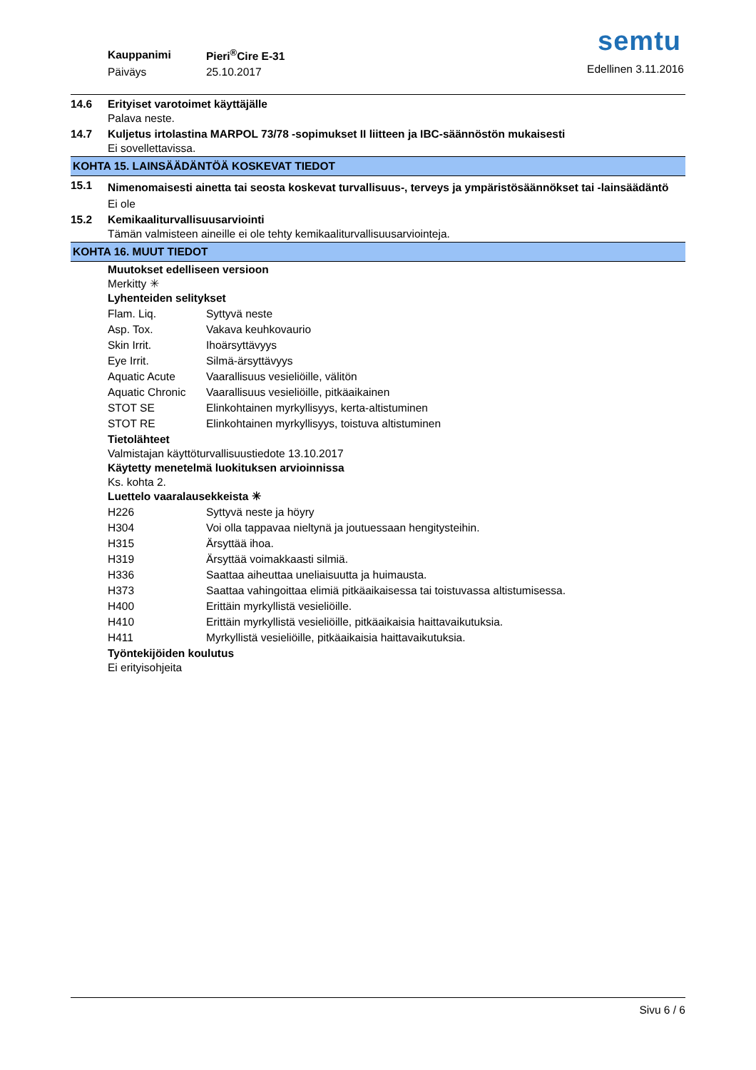| Kauppanimi | Pieri<sup>®</sup>Cire E-31 |
| Päiväys | 25.10.2017 |
semtu
Edellinen 3.11.2016
14.6 Erityiset varotoimet käyttäjälle
Palava neste.
14.7 Kuljetus irtolastina MARPOL 73/78 -sopimukset II liitteen ja IBC-säännöstön mukaisesti
Ei sovellettavissa.
KOHTA 15. LAINSÄÄDÄNTÖÄ KOSKEVAT TIEDOT
15.1
Nimenomaisesti ainetta tai seosta koskevat turvallisuus-, terveys ja ympäristösäännökset tai -lainsäädäntö
Ei ole
15.2 Kemikaaliturvallisuusarviointi
Tämän valmisteen aineille ei ole tehty kemikaaliturvallisuusarviointeja.
KOHTA 16. MUUT TIEDOT
Muutokset edelliseen versioon
Merkitty ✳
Lyhenteiden selitykset
| Flam. Liq. | Syttyvä neste |
| Asp. Tox. | Vakava keuhkovaurio |
| Skin Irrit. | Ihoärsyttävyys |
| Eye Irrit. | Silmä-ärsyttävyys |
| Aquatic Acute | Vaarallisuus vesieliöille, välitön |
| Aquatic Chronic | Vaarallisuus vesieliöille, pitkäaikainen |
| STOT SE | Elinkohtainen myrkyllisyys, kerta-altistuminen |
| STOT RE | Elinkohtainen myrkyllisyys, toistuva altistuminen |
Tietolähteet
Valmistajan käyttöturvallisuustiedote 13.10.2017
Käytetty menetelmä luokituksen arvioinnissa
Ks. kohta 2.
Luettelo vaaralausekkeista ✳
| H226 | Syttyvä neste ja höyry |
| H304 | Voi olla tappavaa nieltynä ja joutuessaan hengitysteihin. |
| H315 | Ärsyttää ihoa. |
| H319 | Ärsyttää voimakkaasti silmiä. |
| H336 | Saattaa aiheuttaa uneliaisuutta ja huimausta. |
| H373 | Saattaa vahingoittaa elimiä pitkäaikaisessa tai toistuvassa altistumisessa. |
| H400 | Erittäin myrkyllistä vesieliöille. |
| H410 | Erittäin myrkyllistä vesieliöille, pitkäaikaisia haittavaikutuksia. |
| H411 | Myrkyllistä vesieliöille, pitkäaikaisia haittavaikutuksia. |
Työntekijöiden koulutus
Ei erityisohjeita
Sivu 6 / 6